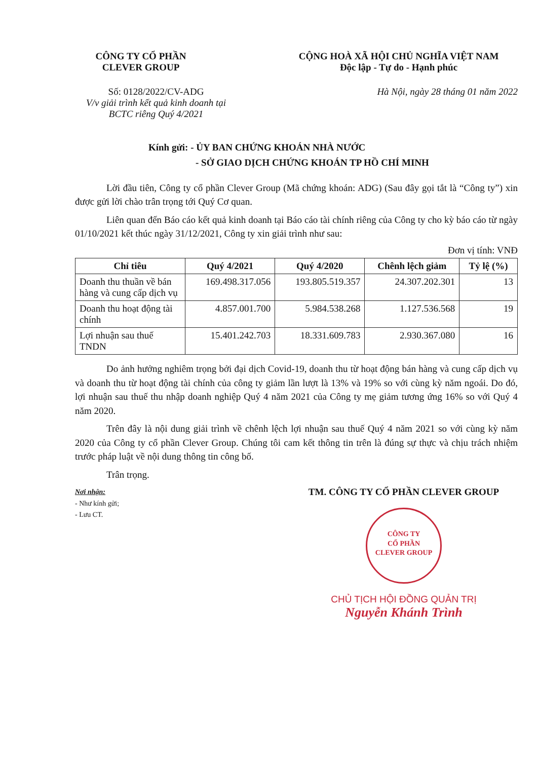CÔNG TY CỔ PHẦN
CLEVER GROUP
CỘNG HOÀ XÃ HỘI CHỦ NGHĨA VIỆT NAM
Độc lập - Tự do - Hạnh phúc
Số: 0128/2022/CV-ADG
V/v giải trình kết quả kinh doanh tại BCTC riêng Quý 4/2021
Hà Nội, ngày 28 tháng 01 năm 2022
Kính gửi: - ỦY BAN CHỨNG KHOÁN NHÀ NƯỚC
- SỞ GIAO DỊCH CHỨNG KHOÁN TP HỒ CHÍ MINH
Lời đầu tiên, Công ty cổ phần Clever Group (Mã chứng khoán: ADG) (Sau đây gọi tắt là “Công ty”) xin được gửi lời chào trân trọng tới Quý Cơ quan.
Liên quan đến Báo cáo kết quả kinh doanh tại Báo cáo tài chính riêng của Công ty cho kỳ báo cáo từ ngày 01/10/2021 kết thúc ngày 31/12/2021, Công ty xin giải trình như sau:
Đơn vị tính: VNĐ
| Chỉ tiêu | Quý 4/2021 | Quý 4/2020 | Chênh lệch giảm | Tỷ lệ (%) |
| --- | --- | --- | --- | --- |
| Doanh thu thuần về bán hàng và cung cấp dịch vụ | 169.498.317.056 | 193.805.519.357 | 24.307.202.301 | 13 |
| Doanh thu hoạt động tài chính | 4.857.001.700 | 5.984.538.268 | 1.127.536.568 | 19 |
| Lợi nhuận sau thuế TNDN | 15.401.242.703 | 18.331.609.783 | 2.930.367.080 | 16 |
Do ảnh hưởng nghiêm trọng bởi đại dịch Covid-19, doanh thu từ hoạt động bán hàng và cung cấp dịch vụ và doanh thu từ hoạt động tài chính của công ty giảm lần lượt là 13% và 19% so với cùng kỳ năm ngoái. Do đó, lợi nhuận sau thuế thu nhập doanh nghiệp Quý 4 năm 2021 của Công ty mẹ giảm tương ứng 16% so với Quý 4 năm 2020.
Trên đây là nội dung giải trình về chênh lệch lợi nhuận sau thuế Quý 4 năm 2021 so với cùng kỳ năm 2020 của Công ty cổ phần Clever Group. Chúng tôi cam kết thông tin trên là đúng sự thực và chịu trách nhiệm trước pháp luật về nội dung thông tin công bố.
Trân trọng.
Nơi nhận:
- Như kính gửi;
- Lưu CT.
TM. CÔNG TY CỔ PHẦN CLEVER GROUP
CÔNG TY
CỔ PHẦN
CLEVER GROUP
CHỦ TỊCH HỘI ĐỒNG QUẢN TRỊ
Nguyễn Khánh Trình